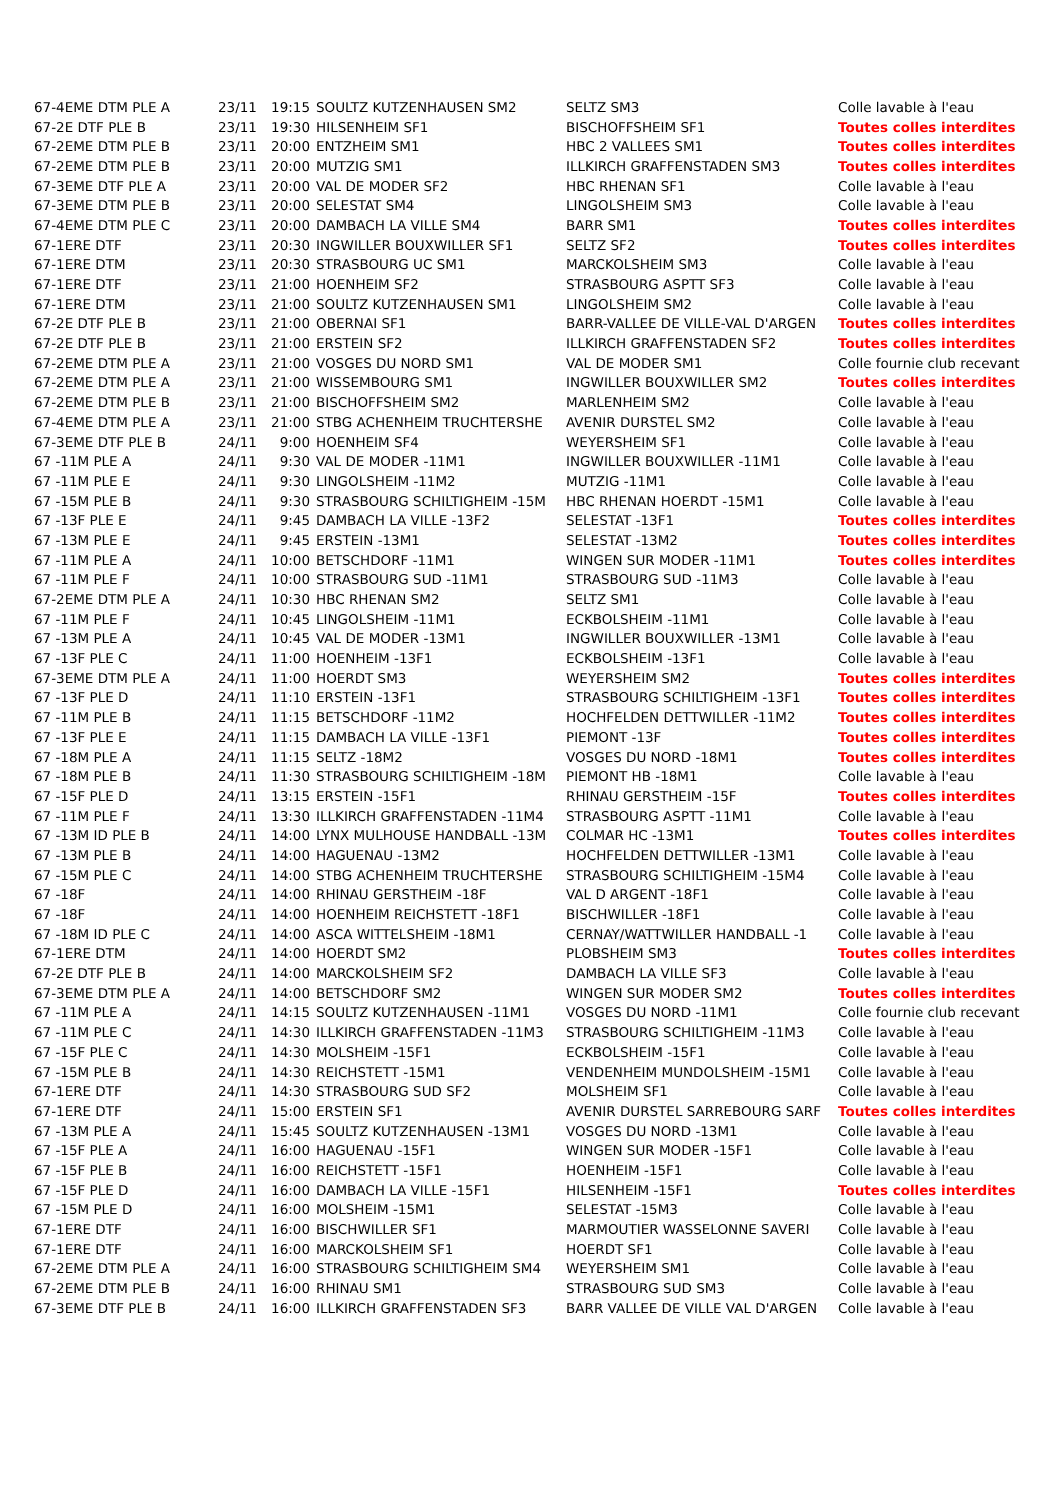| 67-4EME DTM PLE A | 23/11 | 19:15 | SOULTZ KUTZENHAUSEN SM2 | SELTZ SM3 | Colle lavable à l'eau |
| 67-2E DTF PLE B | 23/11 | 19:30 | HILSENHEIM SF1 | BISCHOFFSHEIM SF1 | Toutes colles interdites |
| 67-2EME DTM PLE B | 23/11 | 20:00 | ENTZHEIM SM1 | HBC 2 VALLEES SM1 | Toutes colles interdites |
| 67-2EME DTM PLE B | 23/11 | 20:00 | MUTZIG SM1 | ILLKIRCH GRAFFENSTADEN SM3 | Toutes colles interdites |
| 67-3EME DTF PLE A | 23/11 | 20:00 | VAL DE MODER SF2 | HBC RHENAN SF1 | Colle lavable à l'eau |
| 67-3EME DTM PLE B | 23/11 | 20:00 | SELESTAT SM4 | LINGOLSHEIM SM3 | Colle lavable à l'eau |
| 67-4EME DTM PLE C | 23/11 | 20:00 | DAMBACH LA VILLE SM4 | BARR SM1 | Toutes colles interdites |
| 67-1ERE DTF | 23/11 | 20:30 | INGWILLER BOUXWILLER SF1 | SELTZ SF2 | Toutes colles interdites |
| 67-1ERE DTM | 23/11 | 20:30 | STRASBOURG UC SM1 | MARCKOLSHEIM SM3 | Colle lavable à l'eau |
| 67-1ERE DTF | 23/11 | 21:00 | HOENHEIM SF2 | STRASBOURG ASPTT SF3 | Colle lavable à l'eau |
| 67-1ERE DTM | 23/11 | 21:00 | SOULTZ KUTZENHAUSEN SM1 | LINGOLSHEIM SM2 | Colle lavable à l'eau |
| 67-2E DTF PLE B | 23/11 | 21:00 | OBERNAI SF1 | BARR-VALLEE DE VILLE-VAL D'ARGEN | Toutes colles interdites |
| 67-2E DTF PLE B | 23/11 | 21:00 | ERSTEIN SF2 | ILLKIRCH GRAFFENSTADEN SF2 | Toutes colles interdites |
| 67-2EME DTM PLE A | 23/11 | 21:00 | VOSGES DU NORD SM1 | VAL DE MODER SM1 | Colle fournie club recevant |
| 67-2EME DTM PLE A | 23/11 | 21:00 | WISSEMBOURG SM1 | INGWILLER BOUXWILLER SM2 | Toutes colles interdites |
| 67-2EME DTM PLE B | 23/11 | 21:00 | BISCHOFFSHEIM SM2 | MARLENHEIM SM2 | Colle lavable à l'eau |
| 67-4EME DTM PLE A | 23/11 | 21:00 | STBG ACHENHEIM TRUCHTERSHE | AVENIR DURSTEL SM2 | Colle lavable à l'eau |
| 67-3EME DTF PLE B | 24/11 | 9:00 | HOENHEIM SF4 | WEYERSHEIM SF1 | Colle lavable à l'eau |
| 67 -11M PLE A | 24/11 | 9:30 | VAL DE MODER -11M1 | INGWILLER BOUXWILLER -11M1 | Colle lavable à l'eau |
| 67 -11M PLE E | 24/11 | 9:30 | LINGOLSHEIM -11M2 | MUTZIG -11M1 | Colle lavable à l'eau |
| 67 -15M PLE B | 24/11 | 9:30 | STRASBOURG SCHILTIGHEIM -15M | HBC RHENAN HOERDT -15M1 | Colle lavable à l'eau |
| 67 -13F PLE E | 24/11 | 9:45 | DAMBACH LA VILLE -13F2 | SELESTAT -13F1 | Toutes colles interdites |
| 67 -13M PLE E | 24/11 | 9:45 | ERSTEIN -13M1 | SELESTAT -13M2 | Toutes colles interdites |
| 67 -11M PLE A | 24/11 | 10:00 | BETSCHDORF -11M1 | WINGEN SUR MODER -11M1 | Toutes colles interdites |
| 67 -11M PLE F | 24/11 | 10:00 | STRASBOURG SUD -11M1 | STRASBOURG SUD -11M3 | Colle lavable à l'eau |
| 67-2EME DTM PLE A | 24/11 | 10:30 | HBC RHENAN SM2 | SELTZ SM1 | Colle lavable à l'eau |
| 67 -11M PLE F | 24/11 | 10:45 | LINGOLSHEIM -11M1 | ECKBOLSHEIM -11M1 | Colle lavable à l'eau |
| 67 -13M PLE A | 24/11 | 10:45 | VAL DE MODER -13M1 | INGWILLER BOUXWILLER -13M1 | Colle lavable à l'eau |
| 67 -13F PLE C | 24/11 | 11:00 | HOENHEIM -13F1 | ECKBOLSHEIM -13F1 | Colle lavable à l'eau |
| 67-3EME DTM PLE A | 24/11 | 11:00 | HOERDT SM3 | WEYERSHEIM SM2 | Toutes colles interdites |
| 67 -13F PLE D | 24/11 | 11:10 | ERSTEIN -13F1 | STRASBOURG SCHILTIGHEIM -13F1 | Toutes colles interdites |
| 67 -11M PLE B | 24/11 | 11:15 | BETSCHDORF -11M2 | HOCHFELDEN DETTWILLER -11M2 | Toutes colles interdites |
| 67 -13F PLE E | 24/11 | 11:15 | DAMBACH LA VILLE -13F1 | PIEMONT -13F | Toutes colles interdites |
| 67 -18M PLE A | 24/11 | 11:15 | SELTZ -18M2 | VOSGES DU NORD -18M1 | Toutes colles interdites |
| 67 -18M PLE B | 24/11 | 11:30 | STRASBOURG SCHILTIGHEIM -18M | PIEMONT HB -18M1 | Colle lavable à l'eau |
| 67 -15F PLE D | 24/11 | 13:15 | ERSTEIN -15F1 | RHINAU GERSTHEIM -15F | Toutes colles interdites |
| 67 -11M PLE F | 24/11 | 13:30 | ILLKIRCH GRAFFENSTADEN -11M4 | STRASBOURG ASPTT -11M1 | Colle lavable à l'eau |
| 67 -13M ID PLE B | 24/11 | 14:00 | LYNX MULHOUSE HANDBALL -13M | COLMAR HC -13M1 | Toutes colles interdites |
| 67 -13M PLE B | 24/11 | 14:00 | HAGUENAU -13M2 | HOCHFELDEN DETTWILLER -13M1 | Colle lavable à l'eau |
| 67 -15M PLE C | 24/11 | 14:00 | STBG ACHENHEIM TRUCHTERSHE | STRASBOURG SCHILTIGHEIM -15M4 | Colle lavable à l'eau |
| 67 -18F | 24/11 | 14:00 | RHINAU GERSTHEIM -18F | VAL D ARGENT -18F1 | Colle lavable à l'eau |
| 67 -18F | 24/11 | 14:00 | HOENHEIM REICHSTETT -18F1 | BISCHWILLER -18F1 | Colle lavable à l'eau |
| 67 -18M ID PLE C | 24/11 | 14:00 | ASCA WITTELSHEIM -18M1 | CERNAY/WATTWILLER HANDBALL -1 | Colle lavable à l'eau |
| 67-1ERE DTM | 24/11 | 14:00 | HOERDT SM2 | PLOBSHEIM SM3 | Toutes colles interdites |
| 67-2E DTF PLE B | 24/11 | 14:00 | MARCKOLSHEIM SF2 | DAMBACH LA VILLE SF3 | Colle lavable à l'eau |
| 67-3EME DTM PLE A | 24/11 | 14:00 | BETSCHDORF SM2 | WINGEN SUR MODER SM2 | Toutes colles interdites |
| 67 -11M PLE A | 24/11 | 14:15 | SOULTZ KUTZENHAUSEN -11M1 | VOSGES DU NORD -11M1 | Colle fournie club recevant |
| 67 -11M PLE C | 24/11 | 14:30 | ILLKIRCH GRAFFENSTADEN -11M3 | STRASBOURG SCHILTIGHEIM -11M3 | Colle lavable à l'eau |
| 67 -15F PLE C | 24/11 | 14:30 | MOLSHEIM -15F1 | ECKBOLSHEIM -15F1 | Colle lavable à l'eau |
| 67 -15M PLE B | 24/11 | 14:30 | REICHSTETT -15M1 | VENDENHEIM MUNDOLSHEIM -15M1 | Colle lavable à l'eau |
| 67-1ERE DTF | 24/11 | 14:30 | STRASBOURG SUD SF2 | MOLSHEIM SF1 | Colle lavable à l'eau |
| 67-1ERE DTF | 24/11 | 15:00 | ERSTEIN SF1 | AVENIR DURSTEL SARREBOURG SARF | Toutes colles interdites |
| 67 -13M PLE A | 24/11 | 15:45 | SOULTZ KUTZENHAUSEN -13M1 | VOSGES DU NORD -13M1 | Colle lavable à l'eau |
| 67 -15F PLE A | 24/11 | 16:00 | HAGUENAU -15F1 | WINGEN SUR MODER -15F1 | Colle lavable à l'eau |
| 67 -15F PLE B | 24/11 | 16:00 | REICHSTETT -15F1 | HOENHEIM -15F1 | Colle lavable à l'eau |
| 67 -15F PLE D | 24/11 | 16:00 | DAMBACH LA VILLE -15F1 | HILSENHEIM -15F1 | Toutes colles interdites |
| 67 -15M PLE D | 24/11 | 16:00 | MOLSHEIM -15M1 | SELESTAT -15M3 | Colle lavable à l'eau |
| 67-1ERE DTF | 24/11 | 16:00 | BISCHWILLER SF1 | MARMOUTIER WASSELONNE SAVERI | Colle lavable à l'eau |
| 67-1ERE DTF | 24/11 | 16:00 | MARCKOLSHEIM SF1 | HOERDT SF1 | Colle lavable à l'eau |
| 67-2EME DTM PLE A | 24/11 | 16:00 | STRASBOURG SCHILTIGHEIM SM4 | WEYERSHEIM SM1 | Colle lavable à l'eau |
| 67-2EME DTM PLE B | 24/11 | 16:00 | RHINAU SM1 | STRASBOURG SUD SM3 | Colle lavable à l'eau |
| 67-3EME DTF PLE B | 24/11 | 16:00 | ILLKIRCH GRAFFENSTADEN SF3 | BARR VALLEE DE VILLE VAL D'ARGEN | Colle lavable à l'eau |